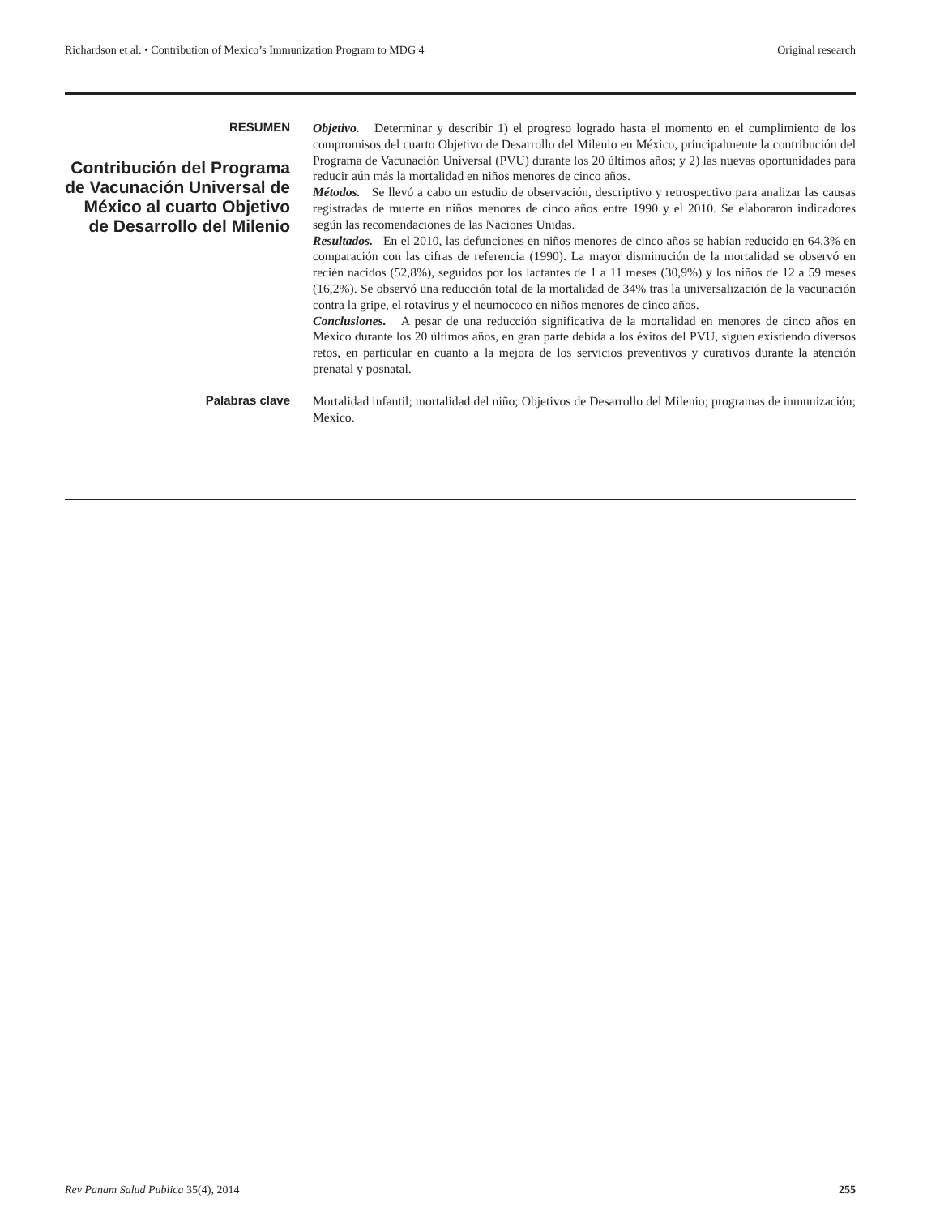Richardson et al. • Contribution of Mexico’s Immunization Program to MDG 4 Original research
RESUMEN
Contribución del Programa de Vacunación Universal de México al cuarto Objetivo de Desarrollo del Milenio
Objetivo. Determinar y describir 1) el progreso logrado hasta el momento en el cumplimiento de los compromisos del cuarto Objetivo de Desarrollo del Milenio en México, principalmente la contribución del Programa de Vacunación Universal (PVU) durante los 20 últimos años; y 2) las nuevas oportunidades para reducir aún más la mortalidad en niños menores de cinco años.
Métodos. Se llevó a cabo un estudio de observación, descriptivo y retrospectivo para analizar las causas registradas de muerte en niños menores de cinco años entre 1990 y el 2010. Se elaboraron indicadores según las recomendaciones de las Naciones Unidas.
Resultados. En el 2010, las defunciones en niños menores de cinco años se habían reducido en 64,3% en comparación con las cifras de referencia (1990). La mayor disminución de la mortalidad se observó en recién nacidos (52,8%), seguidos por los lactantes de 1 a 11 meses (30,9%) y los niños de 12 a 59 meses (16,2%). Se observó una reducción total de la mortalidad de 34% tras la universalización de la vacunación contra la gripe, el rotavirus y el neumococo en niños menores de cinco años.
Conclusiones. A pesar de una reducción significativa de la mortalidad en menores de cinco años en México durante los 20 últimos años, en gran parte debida a los éxitos del PVU, siguen existiendo diversos retos, en particular en cuanto a la mejora de los servicios preventivos y curativos durante la atención prenatal y posnatal.
Palabras clave
Mortalidad infantil; mortalidad del niño; Objetivos de Desarrollo del Milenio; programas de inmunización; México.
Rev Panam Salud Publica 35(4), 2014 255